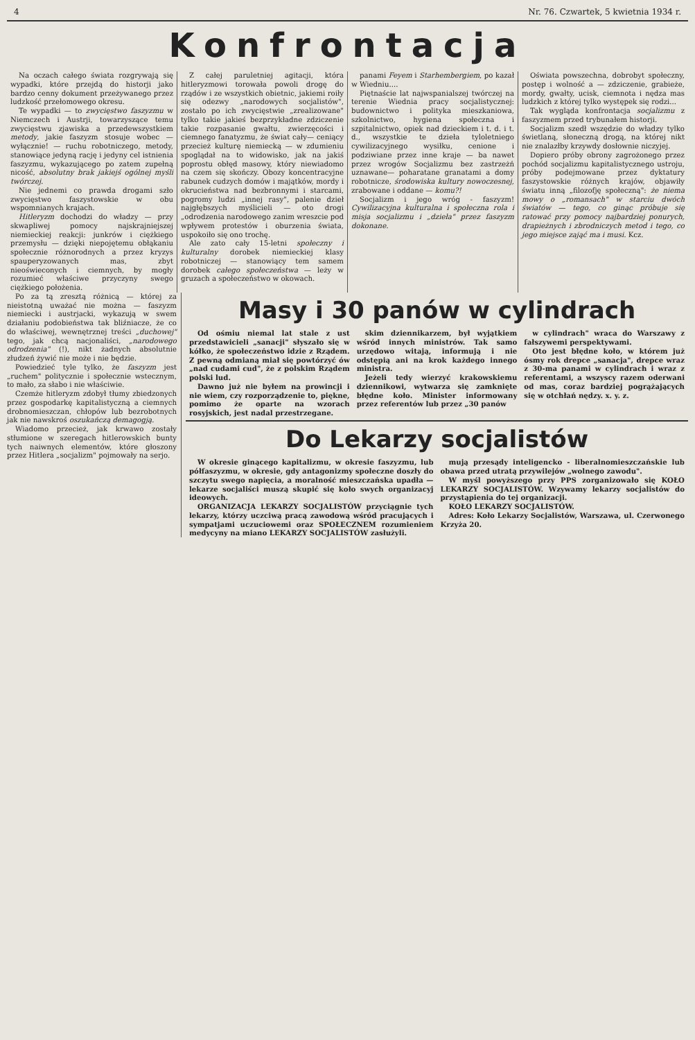4 Nr. 76. Czwartek, 5 kwietnia 1934 r.
Konfrontacja
Na oczach całego świata rozgrywają się wypadki, które przejdą do historji jako bardzo cenny dokument przeżywanego przez ludzkość przełomowego okresu.
Te wypadki — to zwycięstwo faszyzmu w Niemczech i Austrji, towarzyszące temu zwycięstwu zjawiska a przedewszystkiem metody, jakie faszyzm stosuje wobec — wyłącznie! — ruchu robotniczego, metody, stanowiące jedyną rację i jedyny cel istnienia faszyzmu, wykazującego po zatem zupełną nicość, absolutny brak jakiejś ogólnej myśli twórczej.
Nie jednemi co prawda drogami szło zwycięstwo faszystowskie w obu wspomnianych krajach.
Hitleryzm dochodzi do władzy — przy skwapliwej pomocy najskrajniejszej niemieckiej reakcji: junkrów i ciężkiego przemysłu — dzięki niepojętemu obłąkaniu społecznie różnorodnych a przez kryzys spauperyzowanych mas, zbyt nieoświeconych i ciemnych, by mogły rozumieć właściwe przyczyny swego ciężkiego położenia.
Z całej paruletniej agitacji, która hitleryzmowi torowała powoli drogę do rządów i ze wszystkich obietnic, jakiemi roiły się odezwy „narodowych socjalistów", zostało po ich zwycięstwie „zrealizowane" tylko takie jakieś bezprzykładne zdziczenie takie rozpasanie gwałtu, zwierzęcości i ciemnego fanatyzmu, że świat cały— ceniący przecież kulturę niemiecką — w zdumieniu spoglądał na to widowisko, jak na jakiś poprostu obłęd masowy, który niewiadomo na czem się skończy. Obozy koncentracyjne rabunek cudzych domów i majątków, mordy i okrucieństwa nad bezbronnymi i starcami, pogromy ludzi „innej rasy", palenie dzieł najgłębszych myślicieli — oto drogi „odrodzenia narodowego zanim wreszcie pod wpływem protestów i oburzenia świata, uspokoiło się ono trochę.
Ale zato cały 15-letni społeczny i kulturalny dorobek niemieckiej klasy robotniczej — stanowiący tem samem dorobek całego społeczeństwa — leży w gruzach a społeczeństwo w okowach.
panami Feyem i Starhembergiem, po kazał w Wiedniu....
Piętnaście lat najwspanialszej twórczej na terenie Wiednia pracy socjalistycznej: budownictwo i polityka mieszkaniowa, szkolnictwo, hygiena społeczna i szpitalnictwo, opiek nad dzieckiem i t. d. i t. d., wszystkie te dzieła tyloletniego cywilizacyjnego wysiłku, cenione i podziwiane przez inne kraje — ba nawet przez wrogów Socjalizmu bez zastrzeżń uznawane— poharatane granatami a domy robotnicze, środowiska kultury nowoczesnej, zrabowane i oddane — komu?!
Socjalizm i jego wróg - faszyzm! Cywilizacyjna kulturalna i społeczna rola i misja socjalizmu i „dzieła" przez faszyzm dokonane.
Oświata powszechna, dobrobyt społeczny, postęp i wolność a — zdziczenie, grabieże, mordy, gwałty, ucisk, ciemnota i nędza mas ludzkich z której tylko występek się rodzi...
Tak wygląda konfrontacja socjalizmu z faszyzmem przed trybunałem historji.
Socjalizm szedł wszędzie do władzy tylko świetlaną, słoneczną drogą, na której nikt nie znalazłby krzywdy dosłownie niczyjej.
Dopiero próby obrony zagrożonego przez pochód socjalizmu kapitalistycznego ustroju, próby podejmowane przez dyktatury faszystowskie różnych krajów, objawiły światu inną „filozofję społeczną": że niema mowy o „romansach" w starciu dwóch światów — tego, co ginąc próbuje się ratować przy pomocy najbardziej ponurych, drapieżnych i zbrodniczych metod i tego, co jego miejsce zająć ma i musi. Kcz.
Po za tą zresztą różnicą — której za nieistotną uważać nie można — faszyzm niemiecki i austrjacki, wykazują w swem działaniu podobieństwa tak bliźniacze, że co do właściwej, wewnętrznej treści „duchowej" tego, jak chcą nacjonaliści, „narodowego odrodzenia" (!), nikt żadnych absolutnie złudzeń żywić nie może i nie będzie.
Powiedzieć tyle tylko, że faszyzm jest „ruchem" politycznie i społecznie wstecznym, to mało, za słabo i nie właściwie.
Czemże hitleryzm zdobył tłumy zbiedzonych przez gospodarkę kapitalistyczną a ciemnych drobnomieszczan, chłopów lub bezrobotnych jak nie nawskroś oszukańczą demagogją.
Wiadomo przecież, jak krwawo zostały stłumione w szeregach hitlerowskich bunty tych naiwnych elementów, które głoszony przez Hitlera „socjalizm" pojmowały na serjo.
Masy i 30 panów w cylindrach
Od ośmiu niemal lat stale z ust przedstawicieli „sanacji" słyszało się w kółko, że społeczeństwo idzie z Rządem. Z pewną odmianą miał się powtórzyć ów „nad cudami cud", że z polskim Rządem polski lud.
Dawno już nie byłem na prowincji i nie wiem, czy rozporządzenie to, piękne, pomimo że oparte na wzorach rosyjskich, jest nadal przestrzegane.
skim dziennikarzem, był wyjątkiem wśród innych ministrów. Tak samo urzędowo witają, informują i nie odstępią ani na krok każdego innego ministra.
Jeżeli tedy wierzyć krakowskiemu dziennikowi, wytwarza się zamknięte błędne koło. Minister informowany przez referentów lub przez „30 panów
w cylindrach" wraca do Warszawy z fałszywemi perspektywami.
Oto jest błędne koło, w którem już ósmy rok drepce „sanacja", drepce wraz z 30-ma panami w cylindrach i wraz z referentami, a wszyscy razem oderwani od mas, coraz bardziej pogrążających się w otchłań nędzy. x. y. z.
Do Lekarzy socjalistów
W okresie ginącego kapitalizmu, w okresie faszyzmu, lub półfaszyzmu, w okresie, gdy antagonizmy społeczne doszły do szczytu swego napięcia, a moralność mieszczańska upadła — lekarze socjaliści muszą skupić się koło swych organizacyj ideowych.
ORGANIZACJA LEKARZY SOCJALISTÓW przyciągnie tych lekarzy, którzy uczciwą pracą zawodową wśród pracujących i sympatjami uczuciowemi oraz SPOŁECZNEM rozumieniem medycyny na miano LEKARZY SOCJALISTÓW zasłużyli.
mują przesądy inteligencko - liberalnomieszczańskie lub obawa przed utratą przywilejów „wolnego zawodu".
W myśl powyższego przy PPS zorganizowało się KOŁO LEKARZY SOCJALISTÓW. Wzywamy lekarzy socjalistów do przystąpienia do tej organizacji.
KOŁO LEKARZY SOCJALISTÓW.
Adres: Koło Lekarzy Socjalistów, Warszawa, ul. Czerwonego Krzyża 20.